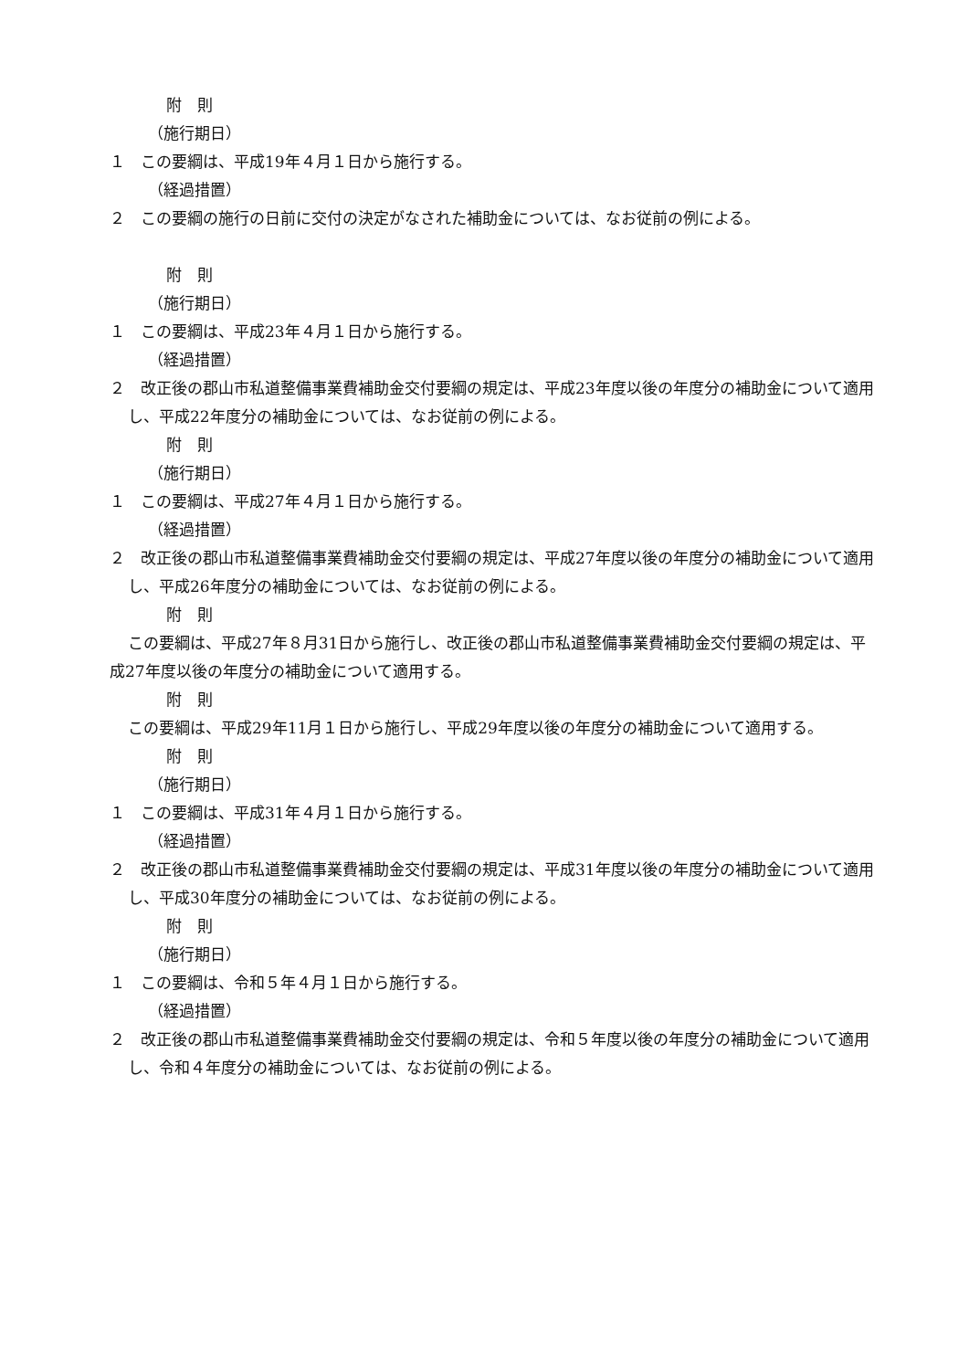附　則
（施行期日）
１　この要綱は、平成19年４月１日から施行する。
（経過措置）
２　この要綱の施行の日前に交付の決定がなされた補助金については、なお従前の例による。
附　則
（施行期日）
１　この要綱は、平成23年４月１日から施行する。
（経過措置）
２　改正後の郡山市私道整備事業費補助金交付要綱の規定は、平成23年度以後の年度分の補助金について適用し、平成22年度分の補助金については、なお従前の例による。
附　則
（施行期日）
１　この要綱は、平成27年４月１日から施行する。
（経過措置）
２　改正後の郡山市私道整備事業費補助金交付要綱の規定は、平成27年度以後の年度分の補助金について適用し、平成26年度分の補助金については、なお従前の例による。
附　則
この要綱は、平成27年８月31日から施行し、改正後の郡山市私道整備事業費補助金交付要綱の規定は、平成27年度以後の年度分の補助金について適用する。
附　則
この要綱は、平成29年11月１日から施行し、平成29年度以後の年度分の補助金について適用する。
附　則
（施行期日）
１　この要綱は、平成31年４月１日から施行する。
（経過措置）
２　改正後の郡山市私道整備事業費補助金交付要綱の規定は、平成31年度以後の年度分の補助金について適用し、平成30年度分の補助金については、なお従前の例による。
附　則
（施行期日）
１　この要綱は、令和５年４月１日から施行する。
（経過措置）
２　改正後の郡山市私道整備事業費補助金交付要綱の規定は、令和５年度以後の年度分の補助金について適用し、令和４年度分の補助金については、なお従前の例による。